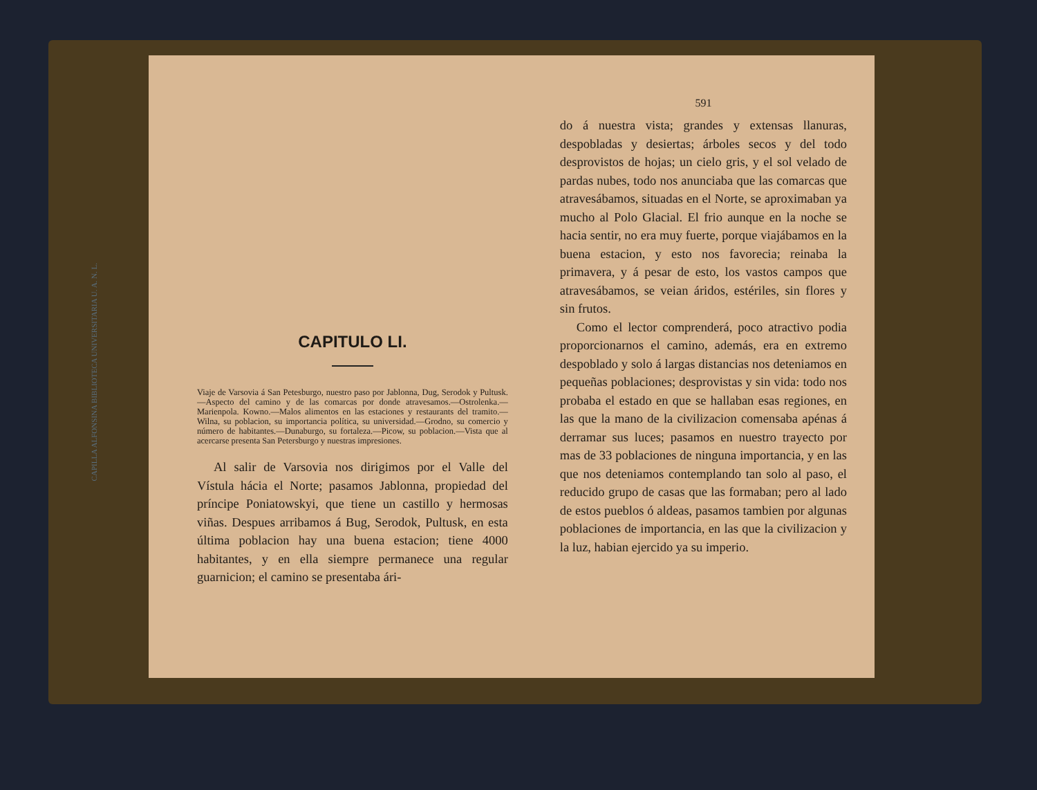CAPITULO LI.
Viaje de Varsovia á San Petesburgo, nuestro paso por Jablonna, Dug, Serodok y Pultusk.—Aspecto del camino y de las comarcas por donde atravesamos.—Ostrolenka.—Marienpola. Kowno.—Malos alimentos en las estaciones y restaurants del tramito.—Wilna, su poblacion, su importancia política, su universidad.—Grodno, su comercio y número de habitantes.—Dunaburgo, su fortaleza.—Picow, su poblacion.—Vista que al acercarse presenta San Petersburgo y nuestras impresiones.
Al salir de Varsovia nos dirigimos por el Valle del Vístula hácia el Norte; pasamos Jablonna, propiedad del príncipe Poniatowskyi, que tiene un castillo y hermosas viñas. Despues arribamos á Bug, Serodok, Pultusk, en esta última poblacion hay una buena estacion; tiene 4000 habitantes, y en ella siempre permanece una regular guarnicion; el camino se presentaba ári-
591
do á nuestra vista; grandes y extensas llanuras, despobladas y desiertas; árboles secos y del todo desprovistos de hojas; un cielo gris, y el sol velado de pardas nubes, todo nos anunciaba que las comarcas que atravesábamos, situadas en el Norte, se aproximaban ya mucho al Polo Glacial. El frio aunque en la noche se hacia sentir, no era muy fuerte, porque viajábamos en la buena estacion, y esto nos favorecia; reinaba la primavera, y á pesar de esto, los vastos campos que atravesábamos, se veian áridos, estériles, sin flores y sin frutos.
Como el lector comprenderá, poco atractivo podia proporcionarnos el camino, además, era en extremo despoblado y solo á largas distancias nos deteniamos en pequeñas poblaciones; desprovistas y sin vida: todo nos probaba el estado en que se hallaban esas regiones, en las que la mano de la civilizacion comensaba apénas á derramar sus luces; pasamos en nuestro trayecto por mas de 33 poblaciones de ninguna importancia, y en las que nos deteniamos contemplando tan solo al paso, el reducido grupo de casas que las formaban; pero al lado de estos pueblos ó aldeas, pasamos tambien por algunas poblaciones de importancia, en las que la civilizacion y la luz, habian ejercido ya su imperio.
CAPILLA ALFONSINA BIBLIOTECA UNIVERSITARIA U. A. N. L.